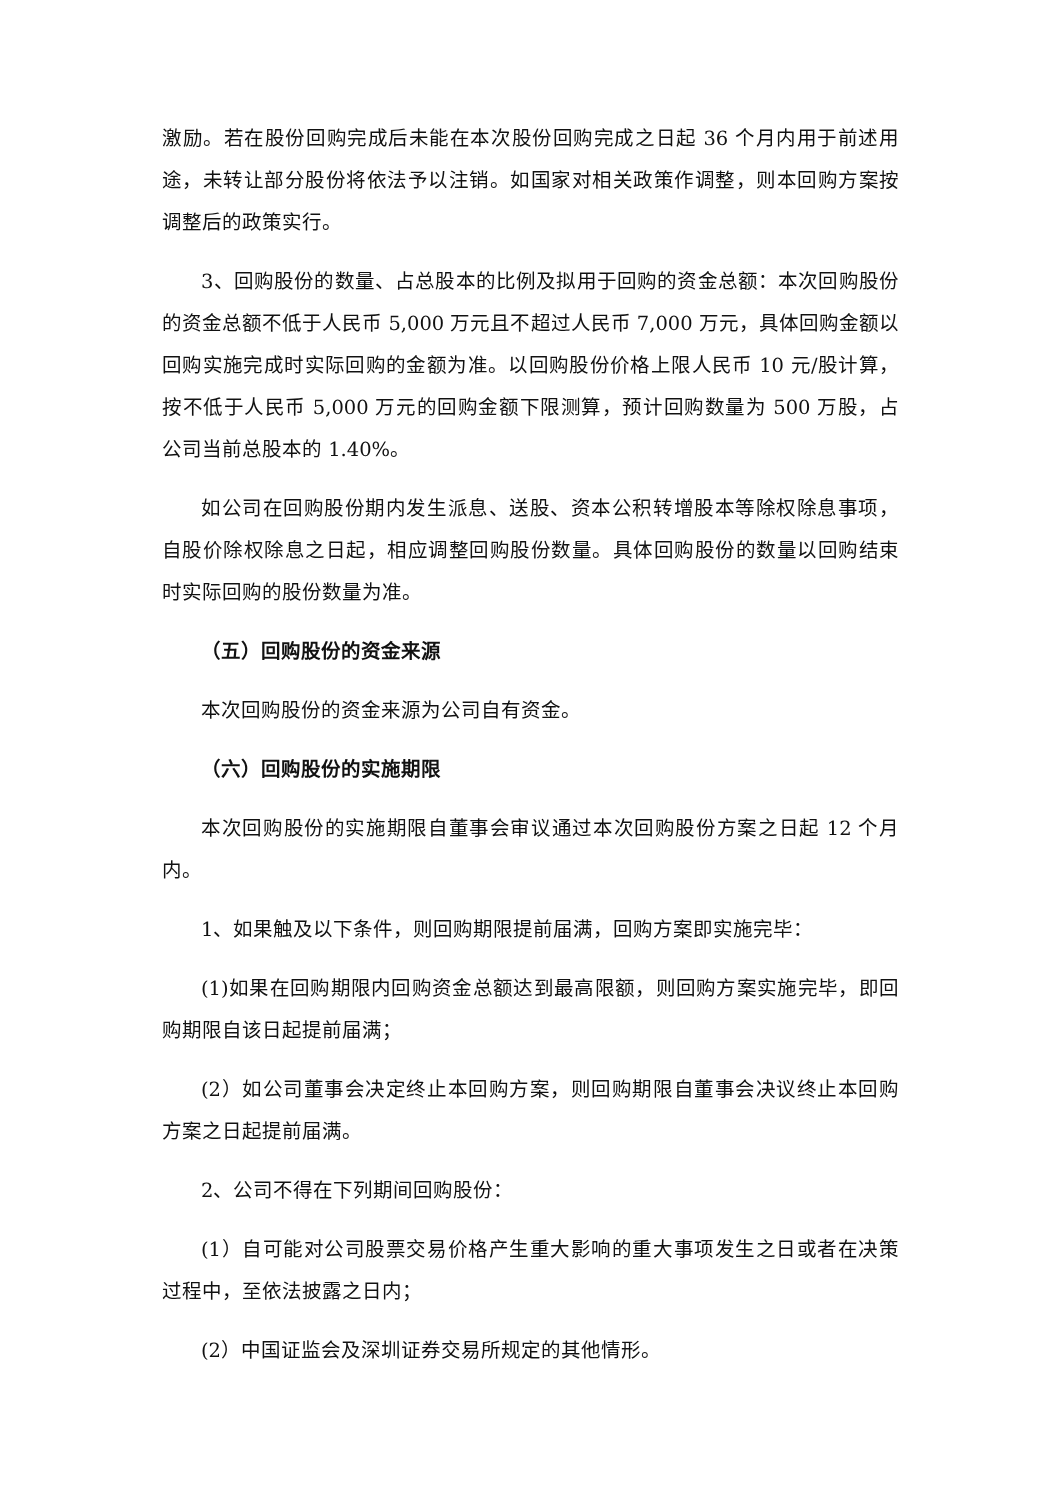激励。若在股份回购完成后未能在本次股份回购完成之日起 36 个月内用于前述用途，未转让部分股份将依法予以注销。如国家对相关政策作调整，则本回购方案按调整后的政策实行。
3、回购股份的数量、占总股本的比例及拟用于回购的资金总额：本次回购股份的资金总额不低于人民币 5,000 万元且不超过人民币 7,000 万元，具体回购金额以回购实施完成时实际回购的金额为准。以回购股份价格上限人民币 10 元/股计算，按不低于人民币 5,000 万元的回购金额下限测算，预计回购数量为 500 万股，占公司当前总股本的 1.40%。
如公司在回购股份期内发生派息、送股、资本公积转增股本等除权除息事项，自股价除权除息之日起，相应调整回购股份数量。具体回购股份的数量以回购结束时实际回购的股份数量为准。
（五）回购股份的资金来源
本次回购股份的资金来源为公司自有资金。
（六）回购股份的实施期限
本次回购股份的实施期限自董事会审议通过本次回购股份方案之日起 12 个月内。
1、如果触及以下条件，则回购期限提前届满，回购方案即实施完毕：
(1)如果在回购期限内回购资金总额达到最高限额，则回购方案实施完毕，即回购期限自该日起提前届满；
(2）如公司董事会决定终止本回购方案，则回购期限自董事会决议终止本回购方案之日起提前届满。
2、公司不得在下列期间回购股份：
(1）自可能对公司股票交易价格产生重大影响的重大事项发生之日或者在决策过程中，至依法披露之日内；
(2）中国证监会及深圳证券交易所规定的其他情形。